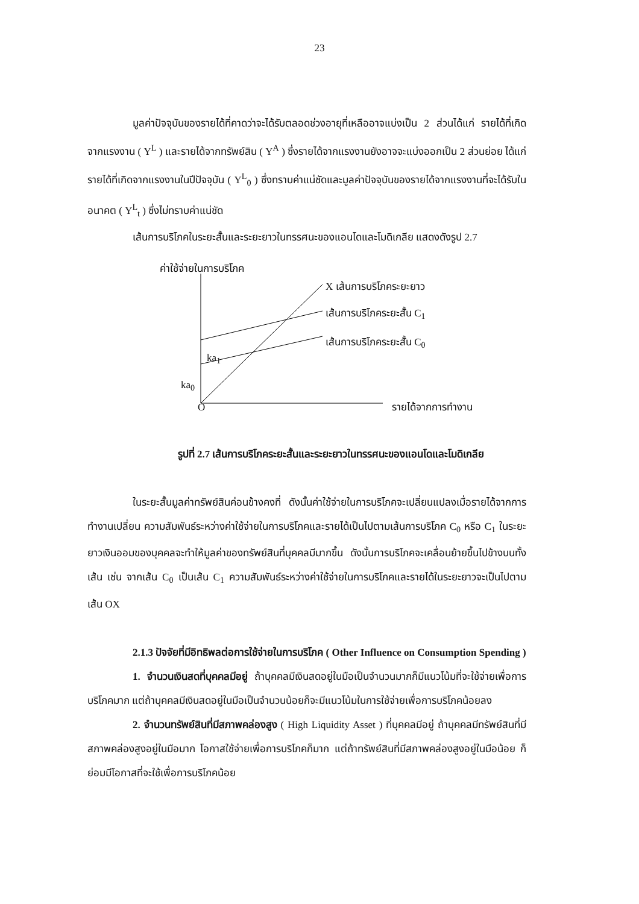23
มูลค่าปัจจุบันของรายได้ที่คาดว่าจะได้รับตลอดช่วงอายุที่เหลืออาจแบ่งเป็น 2 ส่วนได้แก่ รายได้ที่เกิดจากแรงงาน ( Y<sup>L</sup> ) และรายได้จากทรัพย์สิน ( Y<sup>A</sup> ) ซึ่งรายได้จากแรงงานยังอาจจะแบ่งออกเป็น 2 ส่วนย่อย ได้แก่ รายได้ที่เกิดจากแรงงานในปีปัจจุบัน ( Y<sup>L</sup><sub>0</sub> ) ซึ่งทราบค่าแน่ชัดและมูลค่าปัจจุบันของรายได้จากแรงงานที่จะได้รับในอนาคต ( Y<sup>L</sup><sub>t</sub> ) ซึ่งไม่ทราบค่าแน่ชัด
เส้นการบริโภคในระยะสั้นและระยะยาวในทรรศนะของแอนโดและโมดิเกลีย แสดงดังรูป 2.7
ค่าใช้จ่ายในการบริโภค
X เส้นการบริโภคระยะยาว
เส้นการบริโภคระยะสั้น C<sub>1</sub>
เส้นการบริโภคระยะสั้น C<sub>0</sub>
ka<sub>1</sub>
ka<sub>0</sub>
O รายได้จากการทำงาน
รูปที่ 2.7 เส้นการบริโภคระยะสั้นและระยะยาวในทรรศนะของแอนโดและโมดิเกลีย
ในระยะสั้นมูลค่าทรัพย์สินค่อนข้างคงที่ ดังนั้นค่าใช้จ่ายในการบริโภคจะเปลี่ยนแปลงเมื่อรายได้จากการทำงานเปลี่ยน ความสัมพันธ์ระหว่างค่าใช้จ่ายในการบริโภคและรายได้เป็นไปตามเส้นการบริโภค C<sub>0</sub> หรือ C<sub>1</sub> ในระยะยาวเงินออมของบุคคลจะทำให้มูลค่าของทรัพย์สินที่บุคคลมีมากขึ้น ดังนั้นการบริโภคจะเคลื่อนย้ายขึ้นไปข้างบนทั้งเส้น เช่น จากเส้น C<sub>0</sub> เป็นเส้น C<sub>1</sub> ความสัมพันธ์ระหว่างค่าใช้จ่ายในการบริโภคและรายได้ในระยะยาวจะเป็นไปตามเส้น OX
2.1.3 ปัจจัยที่มีอิทธิพลต่อการใช้จ่ายในการบริโภค ( Other Influence on Consumption Spending )
1. จำนวนเงินสดที่บุคคลมีอยู่ ถ้าบุคคลมีเงินสดอยู่ในมือเป็นจำนวนมากก็มีแนวโน้มที่จะใช้จ่ายเพื่อการบริโภคมาก แต่ถ้าบุคคลมีเงินสดอยู่ในมือเป็นจำนวนน้อยก็จะมีแนวโน้มในการใช้จ่ายเพื่อการบริโภคน้อยลง
2. จำนวนทรัพย์สินที่มีสภาพคล่องสูง ( High Liquidity Asset ) ที่บุคคลมีอยู่ ถ้าบุคคลมีทรัพย์สินที่มีสภาพคล่องสูงอยู่ในมือมาก โอกาสใช้จ่ายเพื่อการบริโภคก็มาก แต่ถ้าทรัพย์สินที่มีสภาพคล่องสูงอยู่ในมือน้อย ก็ย่อมมีโอกาสที่จะใช้เพื่อการบริโภคน้อย